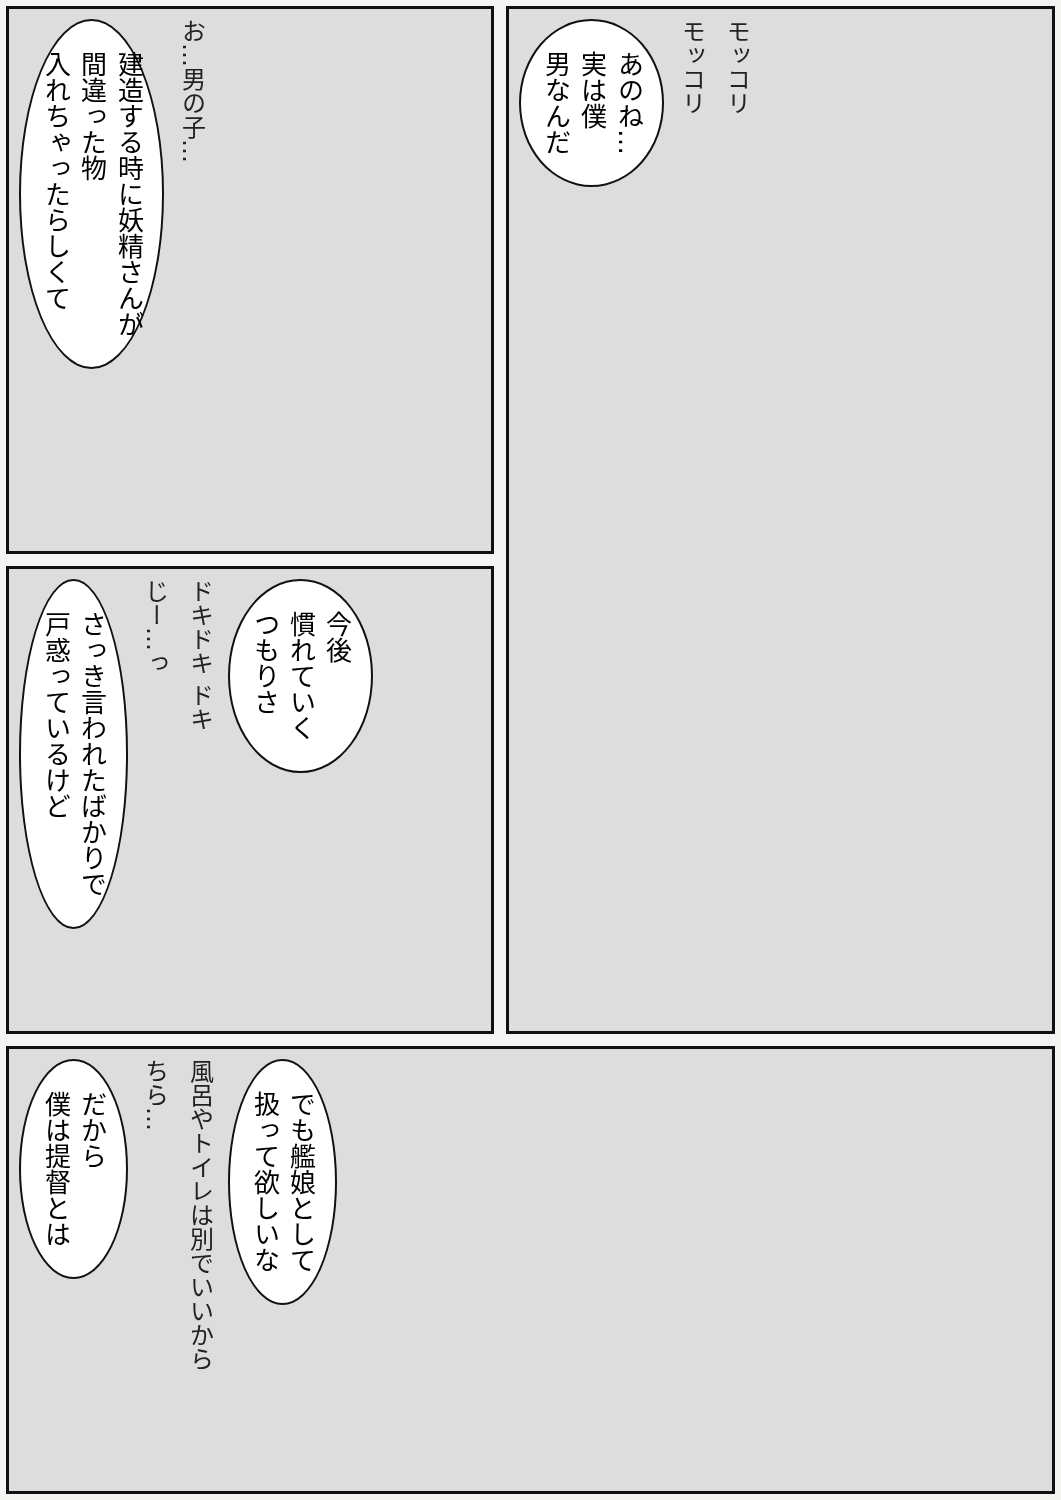建造する時に妖精さんが
間違った物
入れちゃったらしくて
お…男の子…
あのね…
実は僕
男なんだ
モッコリ
モッコリ
さっき言われたばかりで
戸惑っているけど
じー…っ
ドキドキ ドキ
今後
慣れていく
つもりさ
だから
僕は提督とは
ちら…
風呂やトイレは別でいいから
でも艦娘として
扱って欲しいな